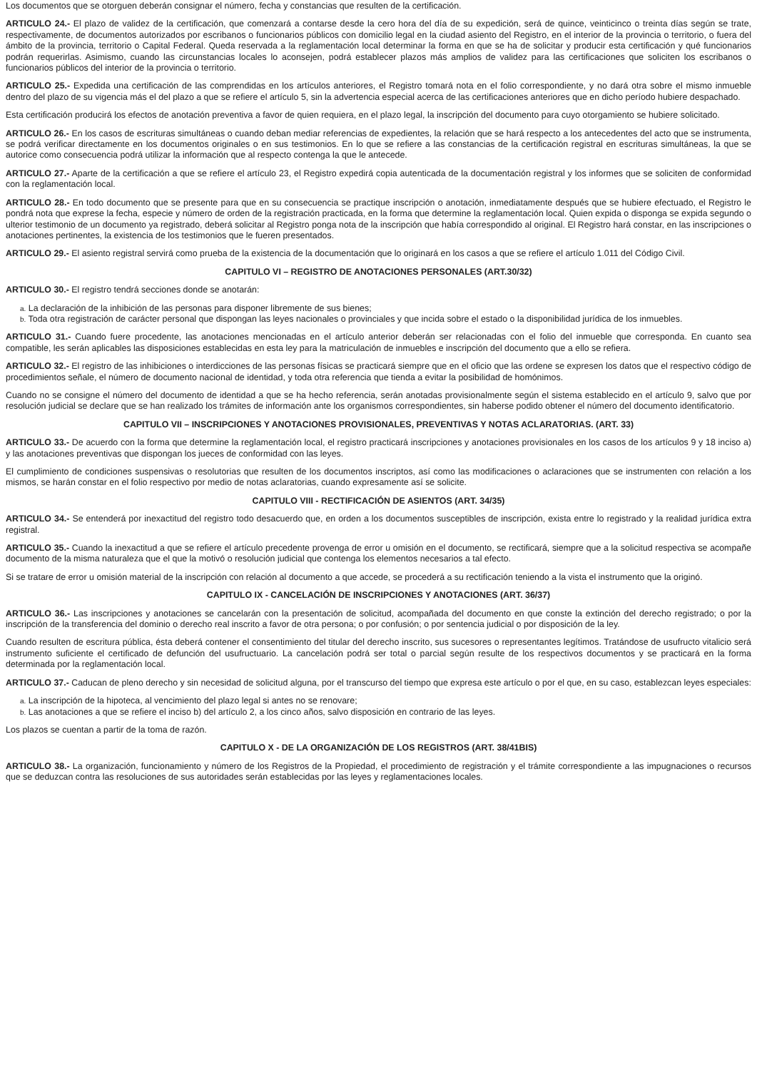Los documentos que se otorguen deberán consignar el número, fecha y constancias que resulten de la certificación.
ARTICULO 24.- El plazo de validez de la certificación, que comenzará a contarse desde la cero hora del día de su expedición, será de quince, veinticinco o treinta días según se trate, respectivamente, de documentos autorizados por escribanos o funcionarios públicos con domicilio legal en la ciudad asiento del Registro, en el interior de la provincia o territorio, o fuera del ámbito de la provincia, territorio o Capital Federal. Queda reservada a la reglamentación local determinar la forma en que se ha de solicitar y producir esta certificación y qué funcionarios podrán requerirlas. Asimismo, cuando las circunstancias locales lo aconsejen, podrá establecer plazos más amplios de validez para las certificaciones que soliciten los escribanos o funcionarios públicos del interior de la provincia o territorio.
ARTICULO 25.- Expedida una certificación de las comprendidas en los artículos anteriores, el Registro tomará nota en el folio correspondiente, y no dará otra sobre el mismo inmueble dentro del plazo de su vigencia más el del plazo a que se refiere el artículo 5, sin la advertencia especial acerca de las certificaciones anteriores que en dicho período hubiere despachado.
Esta certificación producirá los efectos de anotación preventiva a favor de quien requiera, en el plazo legal, la inscripción del documento para cuyo otorgamiento se hubiere solicitado.
ARTICULO 26.- En los casos de escrituras simultáneas o cuando deban mediar referencias de expedientes, la relación que se hará respecto a los antecedentes del acto que se instrumenta, se podrá verificar directamente en los documentos originales o en sus testimonios. En lo que se refiere a las constancias de la certificación registral en escrituras simultáneas, la que se autorice como consecuencia podrá utilizar la información que al respecto contenga la que le antecede.
ARTICULO 27.- Aparte de la certificación a que se refiere el artículo 23, el Registro expedirá copia autenticada de la documentación registral y los informes que se soliciten de conformidad con la reglamentación local.
ARTICULO 28.- En todo documento que se presente para que en su consecuencia se practique inscripción o anotación, inmediatamente después que se hubiere efectuado, el Registro le pondrá nota que exprese la fecha, especie y número de orden de la registración practicada, en la forma que determine la reglamentación local. Quien expida o disponga se expida segundo o ulterior testimonio de un documento ya registrado, deberá solicitar al Registro ponga nota de la inscripción que había correspondido al original. El Registro hará constar, en las inscripciones o anotaciones pertinentes, la existencia de los testimonios que le fueren presentados.
ARTICULO 29.- El asiento registral servirá como prueba de la existencia de la documentación que lo originará en los casos a que se refiere el artículo 1.011 del Código Civil.
CAPITULO VI – REGISTRO DE ANOTACIONES PERSONALES (ART.30/32)
ARTICULO 30.- El registro tendrá secciones donde se anotarán:
a. La declaración de la inhibición de las personas para disponer libremente de sus bienes;
b. Toda otra registración de carácter personal que dispongan las leyes nacionales o provinciales y que incida sobre el estado o la disponibilidad jurídica de los inmuebles.
ARTICULO 31.- Cuando fuere procedente, las anotaciones mencionadas en el artículo anterior deberán ser relacionadas con el folio del inmueble que corresponda. En cuanto sea compatible, les serán aplicables las disposiciones establecidas en esta ley para la matriculación de inmuebles e inscripción del documento que a ello se refiera.
ARTICULO 32.- El registro de las inhibiciones o interdicciones de las personas físicas se practicará siempre que en el oficio que las ordene se expresen los datos que el respectivo código de procedimientos señale, el número de documento nacional de identidad, y toda otra referencia que tienda a evitar la posibilidad de homónimos.
Cuando no se consigne el número del documento de identidad a que se ha hecho referencia, serán anotadas provisionalmente según el sistema establecido en el artículo 9, salvo que por resolución judicial se declare que se han realizado los trámites de información ante los organismos correspondientes, sin haberse podido obtener el número del documento identificatorio.
CAPITULO VII – INSCRIPCIONES Y ANOTACIONES PROVISIONALES, PREVENTIVAS Y NOTAS ACLARATORIAS. (ART. 33)
ARTICULO 33.- De acuerdo con la forma que determine la reglamentación local, el registro practicará inscripciones y anotaciones provisionales en los casos de los artículos 9 y 18 inciso a) y las anotaciones preventivas que dispongan los jueces de conformidad con las leyes.
El cumplimiento de condiciones suspensivas o resolutorias que resulten de los documentos inscriptos, así como las modificaciones o aclaraciones que se instrumenten con relación a los mismos, se harán constar en el folio respectivo por medio de notas aclaratorias, cuando expresamente así se solicite.
CAPITULO VIII - RECTIFICACIÓN DE ASIENTOS (ART. 34/35)
ARTICULO 34.- Se entenderá por inexactitud del registro todo desacuerdo que, en orden a los documentos susceptibles de inscripción, exista entre lo registrado y la realidad jurídica extra registral.
ARTICULO 35.- Cuando la inexactitud a que se refiere el artículo precedente provenga de error u omisión en el documento, se rectificará, siempre que a la solicitud respectiva se acompañe documento de la misma naturaleza que el que la motivó o resolución judicial que contenga los elementos necesarios a tal efecto.
Si se tratare de error u omisión material de la inscripción con relación al documento a que accede, se procederá a su rectificación teniendo a la vista el instrumento que la originó.
CAPITULO IX - CANCELACIÓN DE INSCRIPCIONES Y ANOTACIONES (ART. 36/37)
ARTICULO 36.- Las inscripciones y anotaciones se cancelarán con la presentación de solicitud, acompañada del documento en que conste la extinción del derecho registrado; o por la inscripción de la transferencia del dominio o derecho real inscrito a favor de otra persona; o por confusión; o por sentencia judicial o por disposición de la ley.
Cuando resulten de escritura pública, ésta deberá contener el consentimiento del titular del derecho inscrito, sus sucesores o representantes legítimos. Tratándose de usufructo vitalicio será instrumento suficiente el certificado de defunción del usufructuario. La cancelación podrá ser total o parcial según resulte de los respectivos documentos y se practicará en la forma determinada por la reglamentación local.
ARTICULO 37.- Caducan de pleno derecho y sin necesidad de solicitud alguna, por el transcurso del tiempo que expresa este artículo o por el que, en su caso, establezcan leyes especiales:
a. La inscripción de la hipoteca, al vencimiento del plazo legal si antes no se renovare;
b. Las anotaciones a que se refiere el inciso b) del artículo 2, a los cinco años, salvo disposición en contrario de las leyes.
Los plazos se cuentan a partir de la toma de razón.
CAPITULO X - DE LA ORGANIZACIÓN DE LOS REGISTROS (ART. 38/41BIS)
ARTICULO 38.- La organización, funcionamiento y número de los Registros de la Propiedad, el procedimiento de registración y el trámite correspondiente a las impugnaciones o recursos que se deduzcan contra las resoluciones de sus autoridades serán establecidas por las leyes y reglamentaciones locales.